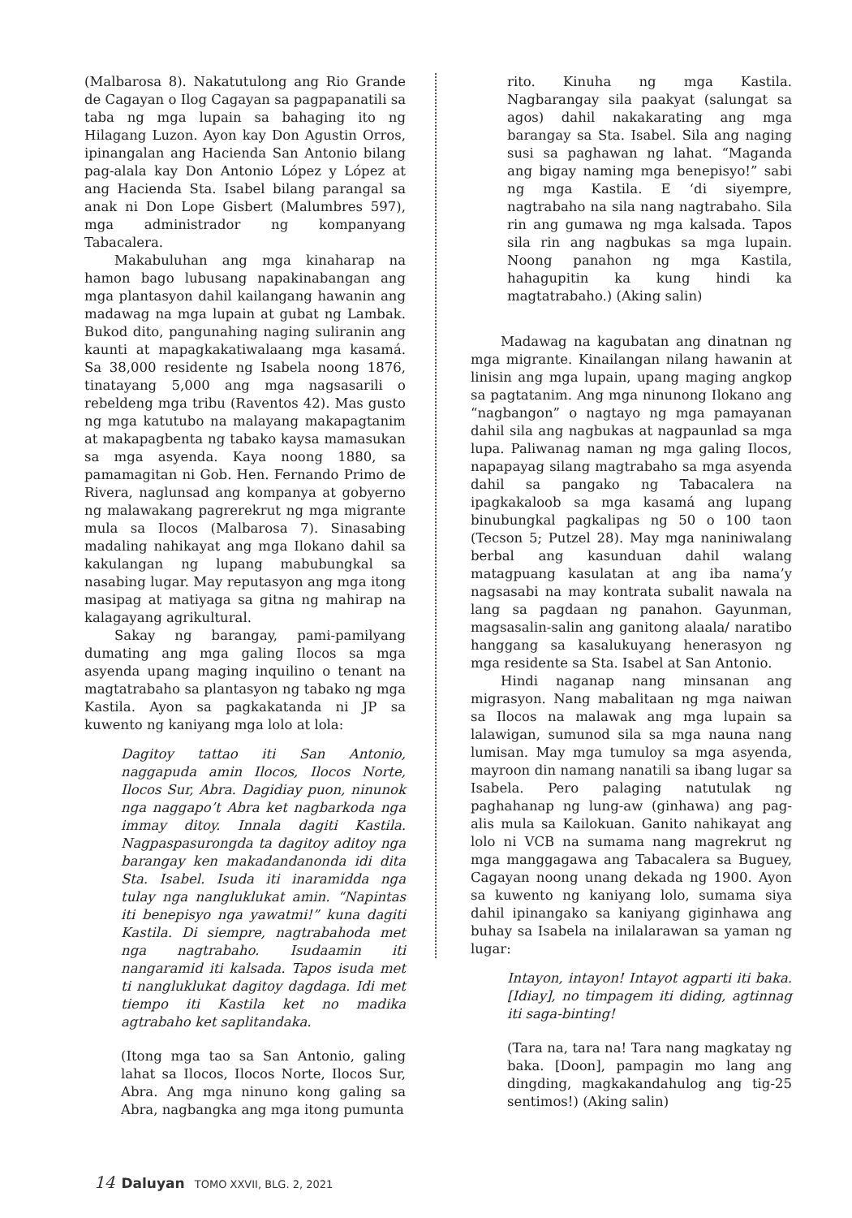(Malbarosa 8). Nakatutulong ang Rio Grande de Cagayan o Ilog Cagayan sa pagpapanatili sa taba ng mga lupain sa bahaging ito ng Hilagang Luzon. Ayon kay Don Agustin Orros, ipinangalan ang Hacienda San Antonio bilang pag-alala kay Don Antonio López y López at ang Hacienda Sta. Isabel bilang parangal sa anak ni Don Lope Gisbert (Malumbres 597), mga administrador ng kompanyang Tabacalera.
Makabuluhan ang mga kinaharap na hamon bago lubusang napakinabangan ang mga plantasyon dahil kailangang hawanin ang madawag na mga lupain at gubat ng Lambak. Bukod dito, pangunahing naging suliranin ang kaunti at mapagkakatiwalaang mga kasamá. Sa 38,000 residente ng Isabela noong 1876, tinatayang 5,000 ang mga nagsasarili o rebeldeng mga tribu (Raventos 42). Mas gusto ng mga katutubo na malayang makapagtanim at makapagbenta ng tabako kaysa mamasukan sa mga asyenda. Kaya noong 1880, sa pamamagitan ni Gob. Hen. Fernando Primo de Rivera, naglunsad ang kompanya at gobyerno ng malawakang pagrerekrut ng mga migrante mula sa Ilocos (Malbarosa 7). Sinasabing madaling nahikayat ang mga Ilokano dahil sa kakulangan ng lupang mabubungkal sa nasabing lugar. May reputasyon ang mga itong masipag at matiyaga sa gitna ng mahirap na kalagayang agrikultural.
Sakay ng barangay, pami-pamilyang dumating ang mga galing Ilocos sa mga asyenda upang maging inquilino o tenant na magtatrabaho sa plantasyon ng tabako ng mga Kastila. Ayon sa pagkakatanda ni JP sa kuwento ng kaniyang mga lolo at lola:
Dagitoy tattao iti San Antonio, naggapuda amin Ilocos, Ilocos Norte, Ilocos Sur, Abra. Dagidiay puon, ninunok nga naggapo’t Abra ket nagbarkoda nga immay ditoy. Innala dagiti Kastila. Nagpaspasurongda ta dagitoy aditoy nga barangay ken makadandanonda idi dita Sta. Isabel. Isuda iti inaramidda nga tulay nga nangluklukat amin. “Napintas iti benepisyo nga yawatmi!” kuna dagiti Kastila. Di siempre, nagtrabahoda met nga nagtrabaho. Isudaamin iti nangaramid iti kalsada. Tapos isuda met ti nangluklukat dagitoy dagdaga. Idi met tiempo iti Kastila ket no madika agtrabaho ket saplitandaka.
(Itong mga tao sa San Antonio, galing lahat sa Ilocos, Ilocos Norte, Ilocos Sur, Abra. Ang mga ninuno kong galing sa Abra, nagbangka ang mga itong pumunta
rito. Kinuha ng mga Kastila. Nagbarangay sila paakyat (salungat sa agos) dahil nakakarating ang mga barangay sa Sta. Isabel. Sila ang naging susi sa paghawan ng lahat. “Maganda ang bigay naming mga benepisyo!” sabi ng mga Kastila. E ‘di siyempre, nagtrabaho na sila nang nagtrabaho. Sila rin ang gumawa ng mga kalsada. Tapos sila rin ang nagbukas sa mga lupain. Noong panahon ng mga Kastila, hahagupitin ka kung hindi ka magtatrabaho.) (Aking salin)
Madawag na kagubatan ang dinatnan ng mga migrante. Kinailangan nilang hawanin at linisin ang mga lupain, upang maging angkop sa pagtatanim. Ang mga ninunong Ilokano ang “nagbangon” o nagtayo ng mga pamayanan dahil sila ang nagbukas at nagpaunlad sa mga lupa. Paliwanag naman ng mga galing Ilocos, napapayag silang magtrabaho sa mga asyenda dahil sa pangako ng Tabacalera na ipagkakaloob sa mga kasamá ang lupang binubungkal pagkalipas ng 50 o 100 taon (Tecson 5; Putzel 28). May mga naniniwalang berbal ang kasunduan dahil walang matagpuang kasulatan at ang iba nama’y nagsasabi na may kontrata subalit nawala na lang sa pagdaan ng panahon. Gayunman, magsasalin-salin ang ganitong alaala/ naratibo hanggang sa kasalukuyang henerasyon ng mga residente sa Sta. Isabel at San Antonio.
Hindi naganap nang minsanan ang migrasyon. Nang mabalitaan ng mga naiwan sa Ilocos na malawak ang mga lupain sa lalawigan, sumunod sila sa mga nauna nang lumisan. May mga tumuloy sa mga asyenda, mayroon din namang nanatili sa ibang lugar sa Isabela. Pero palaging natutulak ng paghahanap ng lung-aw (ginhawa) ang pag-alis mula sa Kailokuan. Ganito nahikayat ang lolo ni VCB na sumama nang magrekrut ng mga manggagawa ang Tabacalera sa Buguey, Cagayan noong unang dekada ng 1900. Ayon sa kuwento ng kaniyang lolo, sumama siya dahil ipinangako sa kaniyang giginhawa ang buhay sa Isabela na inilalarawan sa yaman ng lugar:
Intayon, intayon! Intayot agparti iti baka. [Idiay], no timpagem iti diding, agtinnag iti saga-binting!
(Tara na, tara na! Tara nang magkatay ng baka. [Doon], pampagin mo lang ang dingding, magkakandahulog ang tig-25 sentimos!) (Aking salin)
14 Daluyan TOMO XXVII, BLG. 2, 2021